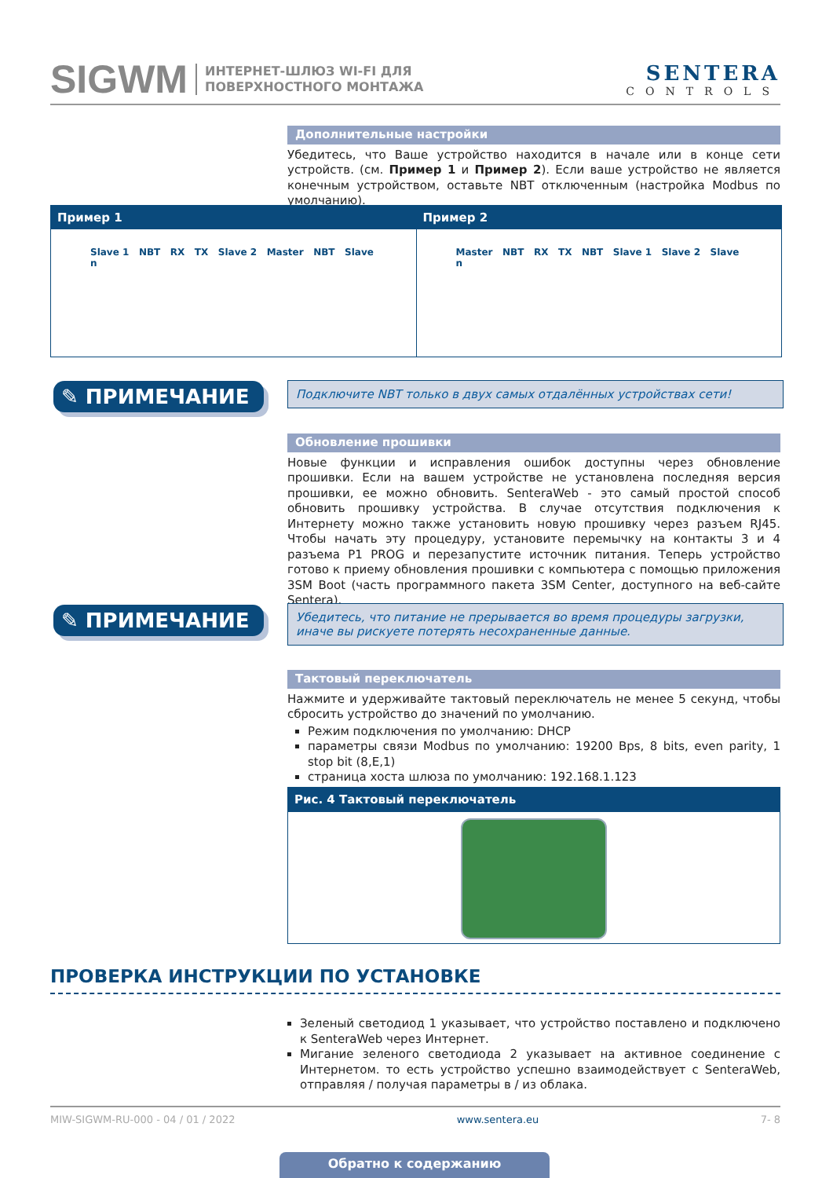SIGWM ИНТЕРНЕТ-ШЛЮЗ WI-FI ДЛЯ
ПОВЕРХНОСТНОГО МОНТАЖА SENTERA
CONTROLS
Дополнительные настройки
Убедитесь, что Ваше устройство находится в начале или в конце сети устройств. (см. Пример 1 и Пример 2). Если ваше устройство не является конечным устройством, оставьте NBT отключенным (настройка Modbus по умолчанию).
Пример 1
Slave 1 NBT RX TX Slave 2 Master NBT Slave n
Пример 2
Master NBT RX TX NBT Slave 1 Slave 2 Slave n
✎ ПРИМЕЧАНИЕ Подключите NBT только в двух самых отдалённых устройствах сети!
Обновление прошивки
Новые функции и исправления ошибок доступны через обновление прошивки. Если на вашем устройстве не установлена последняя версия прошивки, ее можно обновить. SenteraWeb - это самый простой способ обновить прошивку устройства. В случае отсутствия подключения к Интернету можно также установить новую прошивку через разъем RJ45. Чтобы начать эту процедуру, установите перемычку на контакты 3 и 4 разъема P1 PROG и перезапустите источник питания. Теперь устройство готово к приему обновления прошивки с компьютера с помощью приложения 3SM Boot (часть программного пакета 3SM Center, доступного на веб-сайте Sentera).
✎ ПРИМЕЧАНИЕ
Убедитесь, что питание не прерывается во время процедуры загрузки, иначе вы рискуете потерять несохраненные данные.
Тактовый переключатель
Нажмите и удерживайте тактовый переключатель не менее 5 секунд, чтобы сбросить устройство до значений по умолчанию.
Режим подключения по умолчанию: DHCP
параметры связи Modbus по умолчанию: 19200 Bps, 8 bits, even parity, 1 stop bit (8,E,1)
страница хоста шлюза по умолчанию: 192.168.1.123
Рис. 4 Тактовый переключатель
ПРОВЕРКА ИНСТРУКЦИИ ПО УСТАНОВКЕ
Зеленый светодиод 1 указывает, что устройство поставлено и подключено к SenteraWeb через Интернет.
Мигание зеленого светодиода 2 указывает на активное соединение с Интернетом. то есть устройство успешно взаимодействует с SenteraWeb, отправляя / получая параметры в / из облака.
MIW-SIGWM-RU-000 - 04 / 01 / 2022 www.sentera.eu 7- 8
Обратно к содержанию